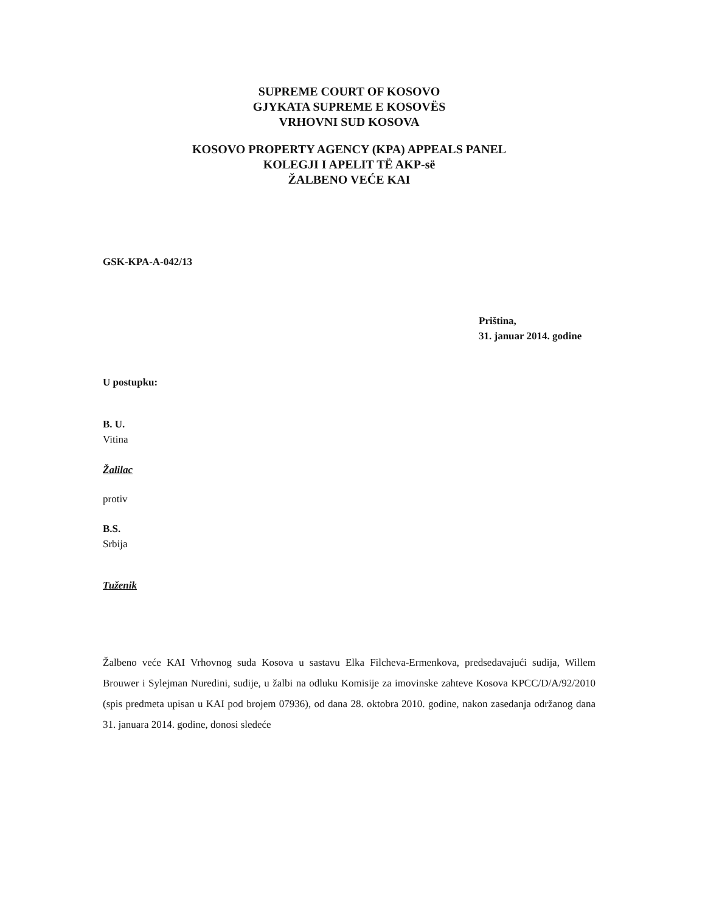SUPREME COURT OF KOSOVO
GJYKATA SUPREME E KOSOVËS
VRHOVNI SUD KOSOVA
KOSOVO PROPERTY AGENCY (KPA) APPEALS PANEL
KOLEGJI I APELIT TË AKP-së
ŽALBENO VEĆE KAI
GSK-KPA-A-042/13
Priština,
31. januar 2014. godine
U postupku:
B. U.
Vitina
Žalilac
protiv
B.S.
Srbija
Tuženik
Žalbeno veće KAI Vrhovnog suda Kosova u sastavu Elka Filcheva-Ermenkova, predsedavajući sudija, Willem Brouwer i Sylejman Nuredini, sudije, u žalbi na odluku Komisije za imovinske zahteve Kosova KPCC/D/A/92/2010 (spis predmeta upisan u KAI pod brojem 07936), od dana 28. oktobra 2010. godine, nakon zasedanja održanog dana 31. januara 2014. godine, donosi sledeće